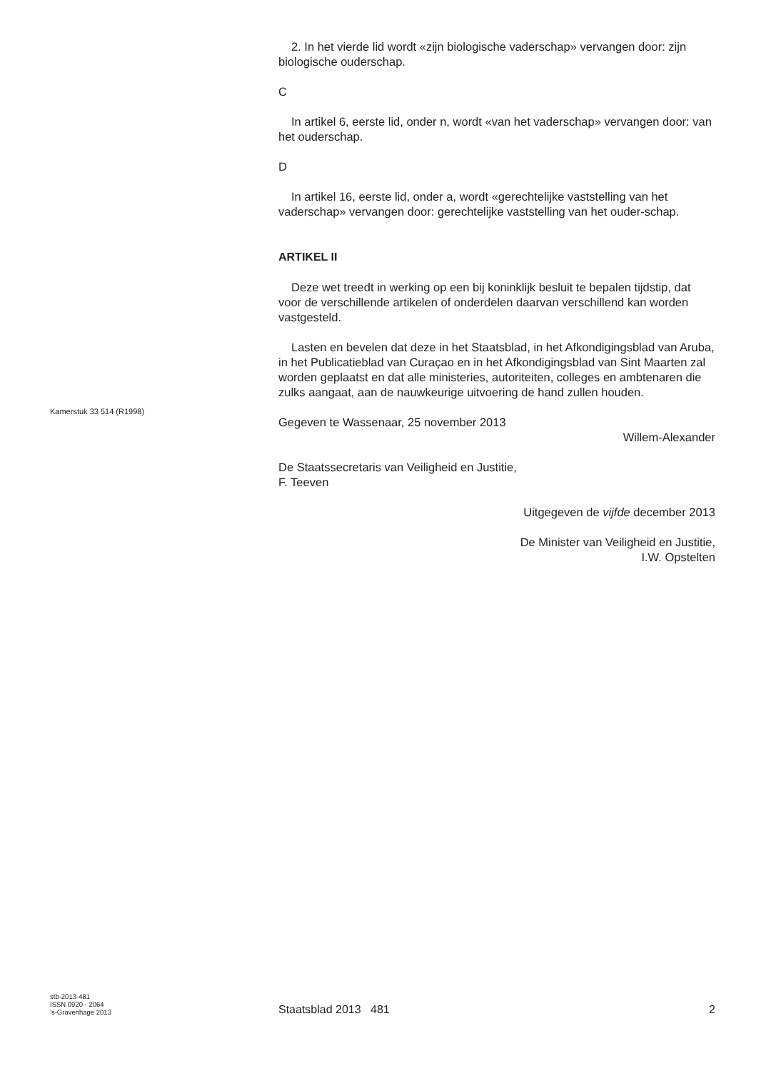Kamerstuk 33 514 (R1998)
2. In het vierde lid wordt «zijn biologische vaderschap» vervangen door: zijn biologische ouderschap.
C
In artikel 6, eerste lid, onder n, wordt «van het vaderschap» vervangen door: van het ouderschap.
D
In artikel 16, eerste lid, onder a, wordt «gerechtelijke vaststelling van het vaderschap» vervangen door: gerechtelijke vaststelling van het ouder-schap.
ARTIKEL II
Deze wet treedt in werking op een bij koninklijk besluit te bepalen tijdstip, dat voor de verschillende artikelen of onderdelen daarvan verschillend kan worden vastgesteld.
Lasten en bevelen dat deze in het Staatsblad, in het Afkondigingsblad van Aruba, in het Publicatieblad van Curaçao en in het Afkondigingsblad van Sint Maarten zal worden geplaatst en dat alle ministeries, autoriteiten, colleges en ambtenaren die zulks aangaat, aan de nauwkeurige uitvoering de hand zullen houden.
Gegeven te Wassenaar, 25 november 2013
Willem-Alexander
De Staatssecretaris van Veiligheid en Justitie,
F. Teeven
Uitgegeven de vijfde december 2013
De Minister van Veiligheid en Justitie,
I.W. Opstelten
stb-2013-481
ISSN 0920 - 2064
’s-Gravenhage 2013
Staatsblad 2013 481
2